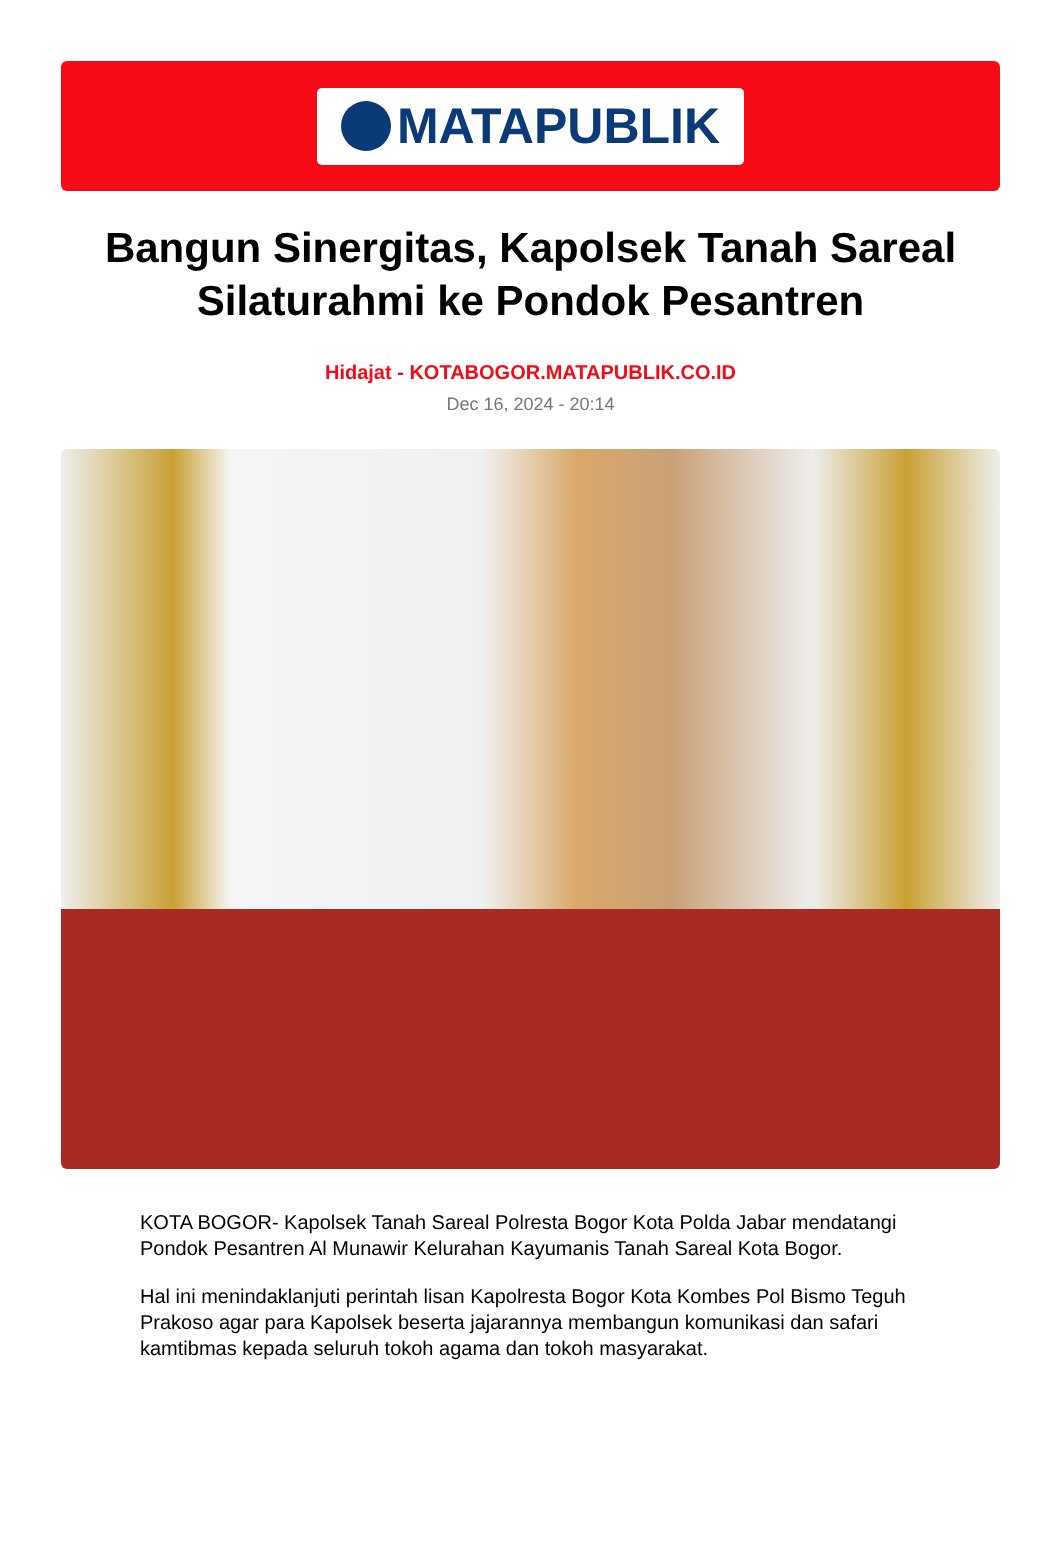MATAPUBLIK
Bangun Sinergitas, Kapolsek Tanah Sareal Silaturahmi ke Pondok Pesantren
Hidajat - KOTABOGOR.MATAPUBLIK.CO.ID
Dec 16, 2024 - 20:14
KOTA BOGOR- Kapolsek Tanah Sareal Polresta Bogor Kota Polda Jabar mendatangi Pondok Pesantren Al Munawir Kelurahan Kayumanis Tanah Sareal Kota Bogor.
Hal ini menindaklanjuti perintah lisan Kapolresta Bogor Kota Kombes Pol Bismo Teguh Prakoso agar para Kapolsek beserta jajarannya membangun komunikasi dan safari kamtibmas kepada seluruh tokoh agama dan tokoh masyarakat.